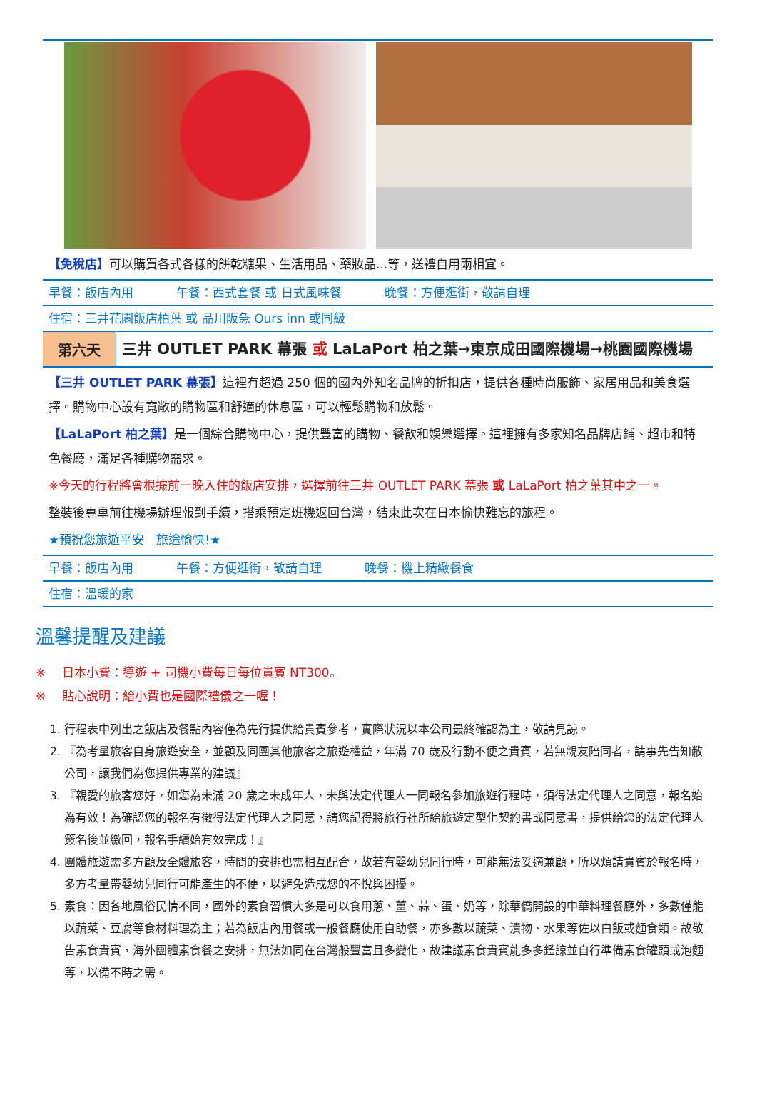【免稅店】可以購買各式各樣的餅乾糖果、生活用品、藥妝品...等，送禮自用兩相宜。
早餐：飯店內用 午餐：西式套餐 或 日式風味餐 晚餐：方便逛街，敬請自理
住宿：三井花園飯店柏葉 或 品川阪急 Ours inn 或同級
| 第六天 | 三井 OUTLET PARK 幕張 或 LaLaPort 柏之葉→東京成田國際機場→桃園國際機場 |
【三井 OUTLET PARK 幕張】這裡有超過 250 個的國內外知名品牌的折扣店，提供各種時尚服飾、家居用品和美食選擇。購物中心設有寬敞的購物區和舒適的休息區，可以輕鬆購物和放鬆。
【LaLaPort 柏之葉】是一個綜合購物中心，提供豐富的購物、餐飲和娛樂選擇。這裡擁有多家知名品牌店鋪、超市和特色餐廳，滿足各種購物需求。
※今天的行程將會根據前一晚入住的飯店安排，選擇前往三井 OUTLET PARK 幕張 或 LaLaPort 柏之葉其中之一。
整裝後專車前往機場辦理報到手續，搭乘預定班機返回台灣，結束此次在日本愉快難忘的旅程。
★預祝您旅遊平安　旅途愉快!★
早餐：飯店內用 午餐：方便逛街，敬請自理 晚餐：機上精緻餐食
住宿：溫暖的家
溫馨提醒及建議
※　 日本小費：導遊 + 司機小費每日每位貴賓 NT300。
※　 貼心說明：給小費也是國際禮儀之一喔！
1. 行程表中列出之飯店及餐點內容僅為先行提供給貴賓參考，實際狀況以本公司最終確認為主，敬請見諒。
2. 『為考量旅客自身旅遊安全，並顧及同團其他旅客之旅遊權益，年滿 70 歲及行動不便之貴賓，若無親友陪同者，請事先告知敝公司，讓我們為您提供專業的建議』
3. 『親愛的旅客您好，如您為未滿 20 歲之未成年人，未與法定代理人一同報名參加旅遊行程時，須得法定代理人之同意，報名始為有效！為確認您的報名有徵得法定代理人之同意，請您記得將旅行社所給旅遊定型化契約書或同意書，提供給您的法定代理人簽名後並繳回，報名手續始有效完成！』
4. 團體旅遊需多方顧及全體旅客，時間的安排也需相互配合，故若有嬰幼兒同行時，可能無法妥適兼顧，所以煩請貴賓於報名時，多方考量帶嬰幼兒同行可能產生的不便，以避免造成您的不悅與困擾。
5. 素食：因各地風俗民情不同，國外的素食習慣大多是可以食用蔥、薑、蒜、蛋、奶等，除華僑開設的中華料理餐廳外，多數僅能以蔬菜、豆腐等食材料理為主；若為飯店內用餐或一般餐廳使用自助餐，亦多數以蔬菜、漬物、水果等佐以白飯或麵食類。故敬告素食貴賓，海外團體素食餐之安排，無法如同在台灣般豐富且多變化，故建議素食貴賓能多多鑑諒並自行準備素食罐頭或泡麵等，以備不時之需。